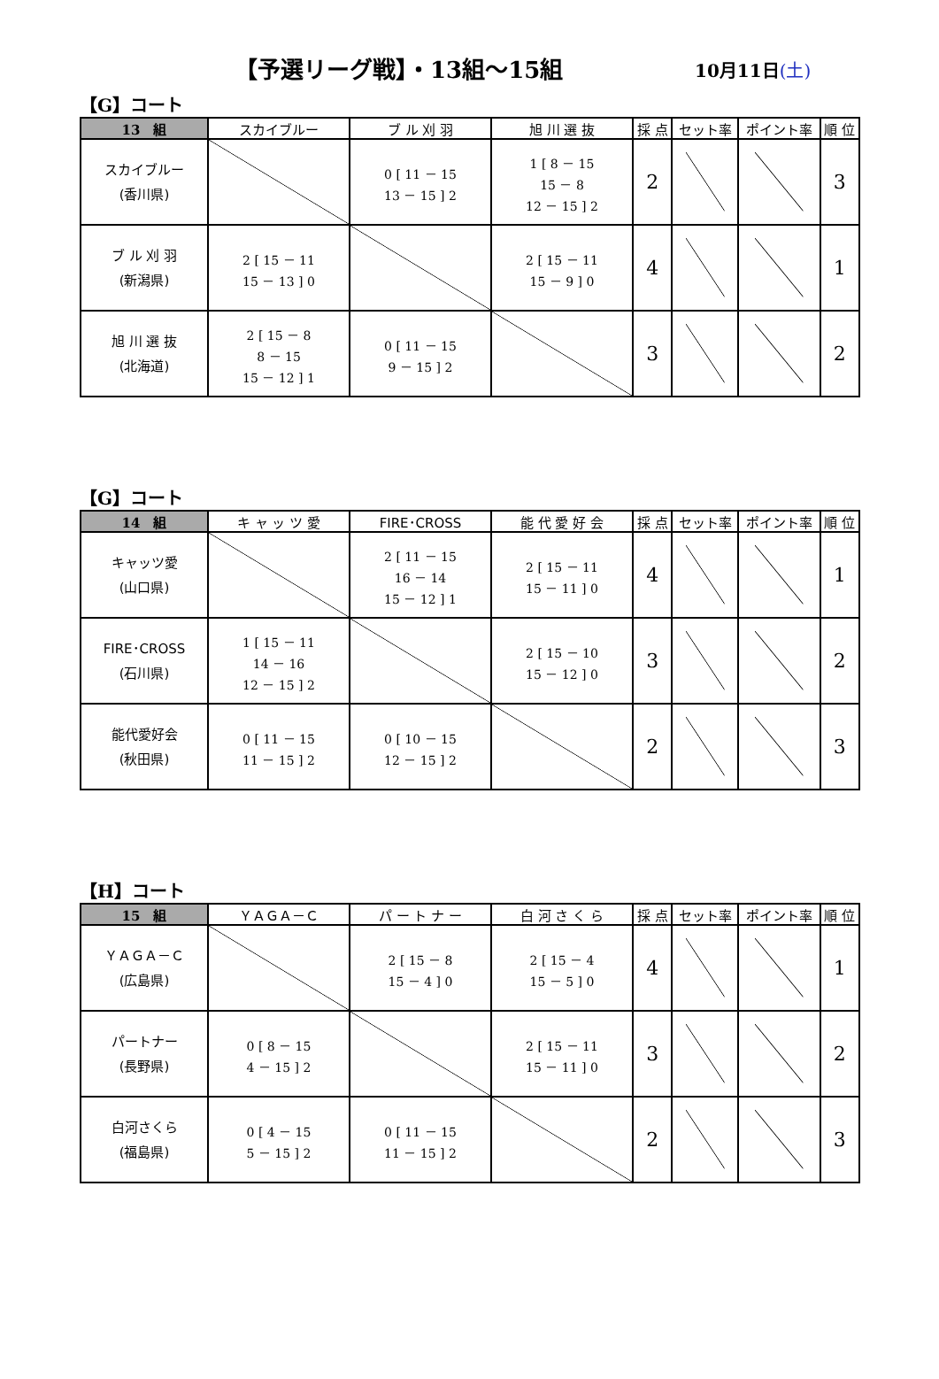【予選リーグ戦】・13組～15組
10月11日(土)
【G】コート
| 13 組 | スカイブルー | ブ ル 刈 羽 | 旭 川 選 抜 | 採 点 | セット率 | ポイント率 | 順 位 |
| --- | --- | --- | --- | --- | --- | --- | --- |
| スカイブルー (香川県) | | 0 [ 11 － 15 13 － 15 ] 2 | 1 [ 8 － 15 15 － 8 12 － 15 ] 2 | 2 | | | 3 |
| ブ ル 刈 羽 (新潟県) | 2 [ 15 － 11 15 － 13 ] 0 | | 2 [ 15 － 11 15 － 9 ] 0 | 4 | | | 1 |
| 旭 川 選 抜 (北海道) | 2 [ 15 － 8 8 － 15 15 － 12 ] 1 | 0 [ 11 － 15 9 － 15 ] 2 | | 3 | | | 2 |
【G】コート
| 14 組 | キ ャ ッ ツ 愛 | FIRE･CROSS | 能 代 愛 好 会 | 採 点 | セット率 | ポイント率 | 順 位 |
| --- | --- | --- | --- | --- | --- | --- | --- |
| キャッツ愛 (山口県) | | 2 [ 11 － 15 16 － 14 15 － 12 ] 1 | 2 [ 15 － 11 15 － 11 ] 0 | 4 | | | 1 |
| FIRE･CROSS (石川県) | 1 [ 15 － 11 14 － 16 12 － 15 ] 2 | | 2 [ 15 － 10 15 － 12 ] 0 | 3 | | | 2 |
| 能代愛好会 (秋田県) | 0 [ 11 － 15 11 － 15 ] 2 | 0 [ 10 － 15 12 － 15 ] 2 | | 2 | | | 3 |
【H】コート
| 15 組 | ＹＡＧＡ－Ｃ | パ ー ト ナ ー | 白 河 さ く ら | 採 点 | セット率 | ポイント率 | 順 位 |
| --- | --- | --- | --- | --- | --- | --- | --- |
| ＹＡＧＡ－Ｃ (広島県) | | 2 [ 15 － 8 15 － 4 ] 0 | 2 [ 15 － 4 15 － 5 ] 0 | 4 | | | 1 |
| パートナー (長野県) | 0 [ 8 － 15 4 － 15 ] 2 | | 2 [ 15 － 11 15 － 11 ] 0 | 3 | | | 2 |
| 白河さくら (福島県) | 0 [ 4 － 15 5 － 15 ] 2 | 0 [ 11 － 15 11 － 15 ] 2 | | 2 | | | 3 |